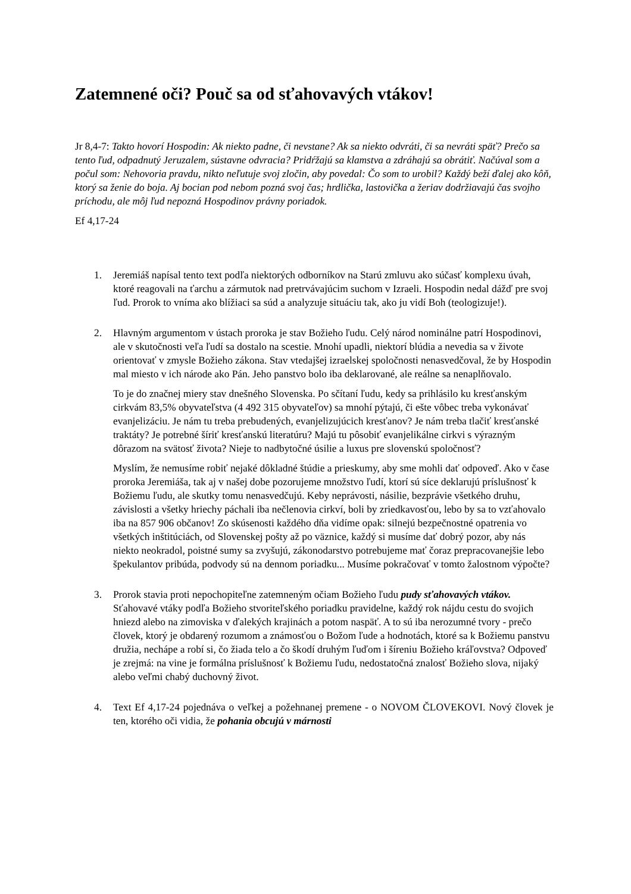Zatemnené oči? Pouč sa od sťahovavých vtákov!
Jr 8,4-7: Takto hovorí Hospodin: Ak niekto padne, či nevstane? Ak sa niekto odvráti, či sa nevráti späť? Prečo sa tento ľud, odpadnutý Jeruzalem, sústavne odvracia? Pridŕžajú sa klamstva a zdráhajú sa obrátiť. Načúval som a počul som: Nehovoria pravdu, nikto neľutuje svoj zločin, aby povedal: Čo som to urobil? Každý beží ďalej ako kôň, ktorý sa ženie do boja. Aj bocian pod nebom pozná svoj čas; hrdlička, lastovička a žeriav dodržiavajú čas svojho príchodu, ale môj ľud nepozná Hospodinov právny poriadok.
Ef 4,17-24
1. Jeremiáš napísal tento text podľa niektorých odborníkov na Starú zmluvu ako súčasť komplexu úvah, ktoré reagovali na ťarchu a zármutok nad pretrvávajúcim suchom v Izraeli. Hospodin nedal dážď pre svoj ľud. Prorok to vníma ako blížiaci sa súd a analyzuje situáciu tak, ako ju vidí Boh (teologizuje!).
2. Hlavným argumentom v ústach proroka je stav Božieho ľudu. Celý národ nominálne patrí Hospodinovi, ale v skutočnosti veľa ľudí sa dostalo na scestie. Mnohí upadli, niektorí blúdia a nevedia sa v živote orientovať v zmysle Božieho zákona. Stav vtedajšej izraelskej spoločnosti nenasvedčoval, že by Hospodin mal miesto v ich národe ako Pán. Jeho panstvo bolo iba deklarované, ale reálne sa nenaplňovalo.
To je do značnej miery stav dnešného Slovenska. Po sčítaní ľudu, kedy sa prihlásilo ku kresťanským cirkvám 83,5% obyvateľstva (4 492 315 obyvateľov) sa mnohí pýtajú, či ešte vôbec treba vykonávať evanjelizáciu. Je nám tu treba prebudených, evanjelizujúcich kresťanov? Je nám treba tlačiť kresťanské traktáty? Je potrebné šíriť kresťanskú literatúru? Majú tu pôsobiť evanjelikálne cirkvi s výrazným dôrazom na svätosť života? Nieje to nadbytočné úsilie a luxus pre slovenskú spoločnosť?
Myslím, že nemusíme robiť nejaké dôkladné štúdie a prieskumy, aby sme mohli dať odpoveď. Ako v čase proroka Jeremiáša, tak aj v našej dobe pozorujeme množstvo ľudí, ktorí sú síce deklarujú príslušnosť k Božiemu ľudu, ale skutky tomu nenasvedčujú. Keby neprávosti, násilie, bezprávie všetkého druhu, závislosti a všetky hriechy páchali iba nečlenovia cirkví, boli by zriedkavosťou, lebo by sa to vzťahovalo iba na 857 906 občanov! Zo skúsenosti každého dňa vidíme opak: silnejú bezpečnostné opatrenia vo všetkých inštitúciách, od Slovenskej pošty až po väznice, každý si musíme dať dobrý pozor, aby nás niekto neokradol, poistné sumy sa zvyšujú, zákonodarstvo potrebujeme mať čoraz prepracovanejšie lebo špekulantov pribúda, podvody sú na dennom poriadku... Musíme pokračovať v tomto žalostnom výpočte?
3. Prorok stavia proti nepochopiteľne zatemneným očiam Božieho ľudu pudy sťahovavých vtákov. Sťahovavé vtáky podľa Božieho stvoriteľského poriadku pravidelne, každý rok nájdu cestu do svojich hniezd alebo na zimoviska v ďalekých krajinách a potom naspäť. A to sú iba nerozumné tvory - prečo človek, ktorý je obdarený rozumom a známosťou o Božom ľude a hodnotách, ktoré sa k Božiemu panstvu družia, nechápe a robí si, čo žiada telo a čo škodí druhým ľuďom i šíreniu Božieho kráľovstva? Odpoveď je zrejmá: na vine je formálna príslušnosť k Božiemu ľudu, nedostatočná znalosť Božieho slova, nijaký alebo veľmi chabý duchovný život.
4. Text Ef 4,17-24 pojednáva o veľkej a požehnanej premene - o NOVOM ČLOVEKOVI. Nový človek je ten, ktorého oči vidia, že pohania obcujú v márnosti